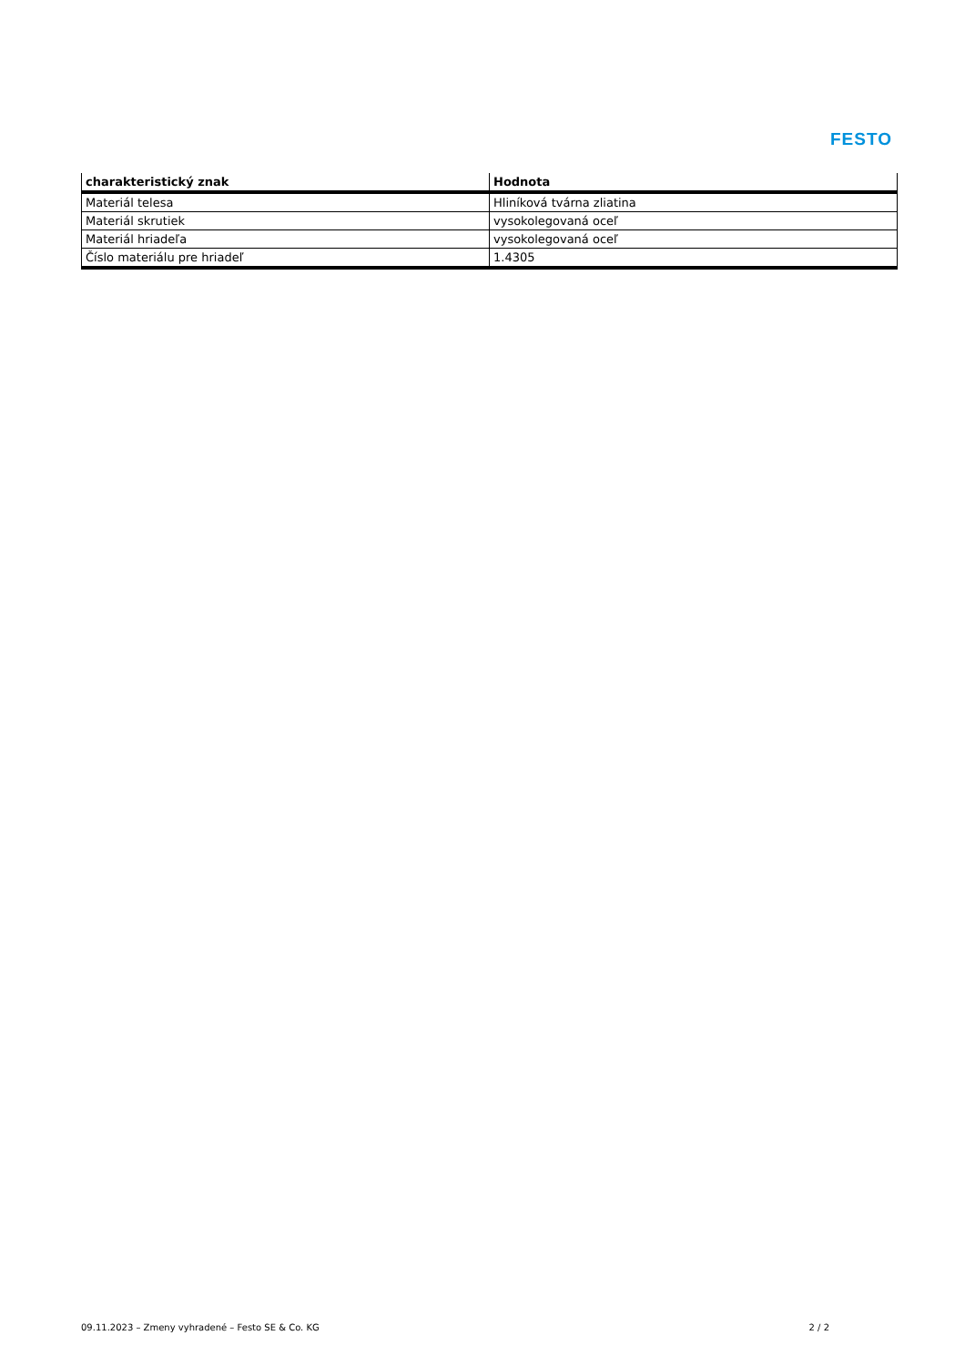FESTO
| charakteristický znak | Hodnota |
| --- | --- |
| Materiál telesa | Hliníková tvárna zliatina |
| Materiál skrutiek | vysokolegovaná oceľ |
| Materiál hriadeľa | vysokolegovaná oceľ |
| Číslo materiálu pre hriadeľ | 1.4305 |
09.11.2023 – Zmeny vyhradené – Festo SE & Co. KG 2 / 2